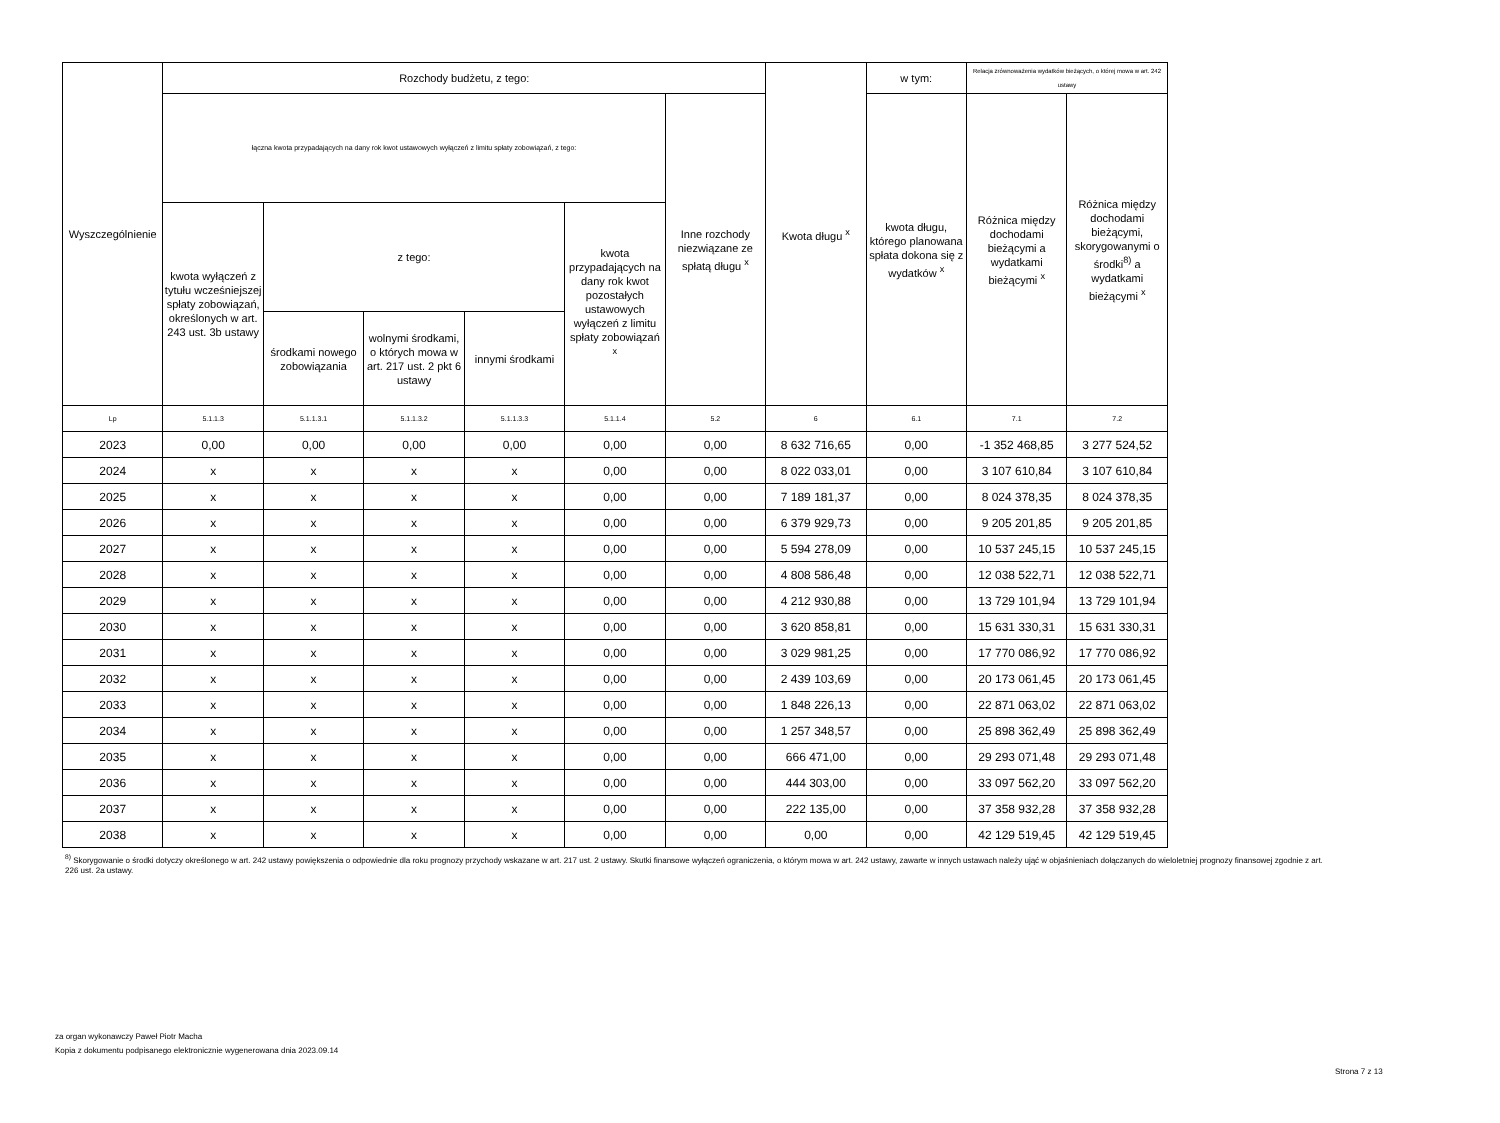| Wyszczególnienie | Rozchody budżetu, z tego: | | | | | | Kwota długu <sup>x</sup> | w tym: | Relacja zrównoważenia wydatków bieżących, o której mowa w art. 242 ustawy | |
| --- | --- | --- | --- | --- | --- | --- | --- | --- | --- | --- |
| | łączna kwota przypadających na dany rok kwot ustawowych wyłączeń z limitu spłaty zobowiązań, z tego: | | | | | Inne rozchody niezwiązane ze spłatą długu <sup>x</sup> | | kwota długu, którego planowana spłata dokona się z wydatków <sup>x</sup> | Różnica między dochodami bieżącymi a wydatkami bieżącymi <sup>x</sup> | Różnica między dochodami bieżącymi, skorygowanymi o środki<sup>8)</sup> a wydatkami bieżącymi <sup>x</sup> |
| | kwota wyłączeń z tytułu wcześniejszej spłaty zobowiązań, określonych w art. 243 ust. 3b ustawy | z tego: | | | kwota przypadających na dany rok kwot pozostałych ustawowych wyłączeń z limitu spłaty zobowiązań <sup>x</sup> | | | | | |
| | | środkami nowego zobowiązania | wolnymi środkami, o których mowa w art. 217 ust. 2 pkt 6 ustawy | innymi środkami | | | | | | |
| Lp | 5.1.1.3 | 5.1.1.3.1 | 5.1.1.3.2 | 5.1.1.3.3 | 5.1.1.4 | 5.2 | 6 | 6.1 | 7.1 | 7.2 |
| 2023 | 0,00 | 0,00 | 0,00 | 0,00 | 0,00 | 0,00 | 8 632 716,65 | 0,00 | -1 352 468,85 | 3 277 524,52 |
| 2024 | x | x | x | x | 0,00 | 0,00 | 8 022 033,01 | 0,00 | 3 107 610,84 | 3 107 610,84 |
| 2025 | x | x | x | x | 0,00 | 0,00 | 7 189 181,37 | 0,00 | 8 024 378,35 | 8 024 378,35 |
| 2026 | x | x | x | x | 0,00 | 0,00 | 6 379 929,73 | 0,00 | 9 205 201,85 | 9 205 201,85 |
| 2027 | x | x | x | x | 0,00 | 0,00 | 5 594 278,09 | 0,00 | 10 537 245,15 | 10 537 245,15 |
| 2028 | x | x | x | x | 0,00 | 0,00 | 4 808 586,48 | 0,00 | 12 038 522,71 | 12 038 522,71 |
| 2029 | x | x | x | x | 0,00 | 0,00 | 4 212 930,88 | 0,00 | 13 729 101,94 | 13 729 101,94 |
| 2030 | x | x | x | x | 0,00 | 0,00 | 3 620 858,81 | 0,00 | 15 631 330,31 | 15 631 330,31 |
| 2031 | x | x | x | x | 0,00 | 0,00 | 3 029 981,25 | 0,00 | 17 770 086,92 | 17 770 086,92 |
| 2032 | x | x | x | x | 0,00 | 0,00 | 2 439 103,69 | 0,00 | 20 173 061,45 | 20 173 061,45 |
| 2033 | x | x | x | x | 0,00 | 0,00 | 1 848 226,13 | 0,00 | 22 871 063,02 | 22 871 063,02 |
| 2034 | x | x | x | x | 0,00 | 0,00 | 1 257 348,57 | 0,00 | 25 898 362,49 | 25 898 362,49 |
| 2035 | x | x | x | x | 0,00 | 0,00 | 666 471,00 | 0,00 | 29 293 071,48 | 29 293 071,48 |
| 2036 | x | x | x | x | 0,00 | 0,00 | 444 303,00 | 0,00 | 33 097 562,20 | 33 097 562,20 |
| 2037 | x | x | x | x | 0,00 | 0,00 | 222 135,00 | 0,00 | 37 358 932,28 | 37 358 932,28 |
| 2038 | x | x | x | x | 0,00 | 0,00 | 0,00 | 0,00 | 42 129 519,45 | 42 129 519,45 |
<sup>8)</sup> Skorygowanie o środki dotyczy określonego w art. 242 ustawy powiększenia o odpowiednie dla roku prognozy przychody wskazane w art. 217 ust. 2 ustawy. Skutki finansowe wyłączeń ograniczenia, o którym mowa w art. 242 ustawy, zawarte w innych ustawach należy ująć w objaśnieniach dołączanych do wieloletniej prognozy finansowej zgodnie z art. 226 ust. 2a ustawy.
za organ wykonawczy Paweł Piotr Macha
Kopia z dokumentu podpisanego elektronicznie wygenerowana dnia 2023.09.14
Strona 7 z 13